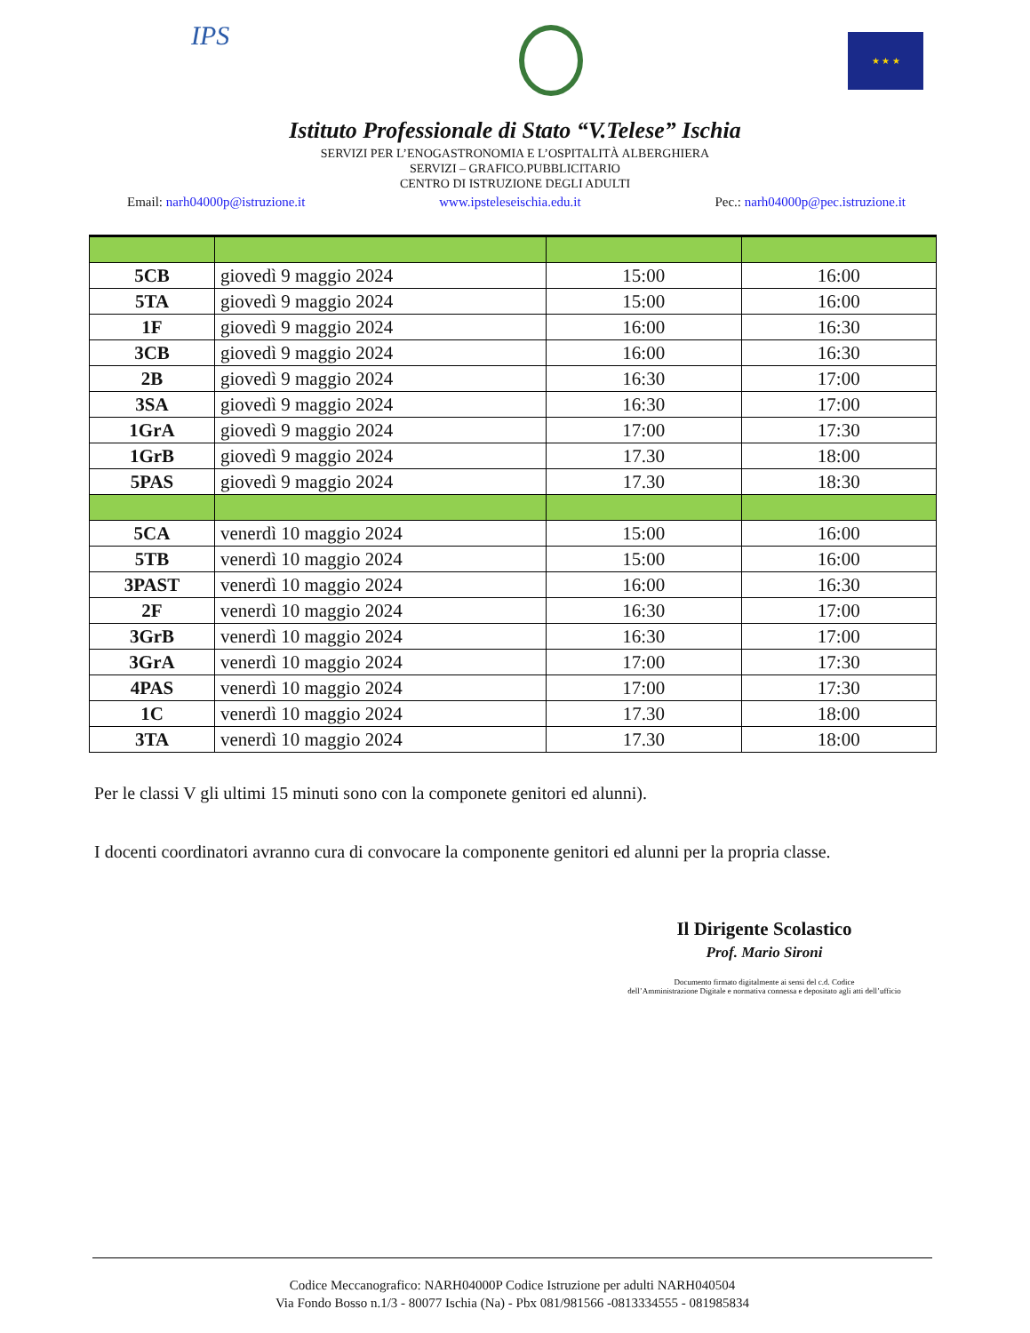IPS
★ ★ ★
Istituto Professionale di Stato “V.Telese” Ischia
SERVIZI PER L’ENOGASTRONOMIA E L’OSPITALITÀ ALBERGHIERA
SERVIZI – GRAFICO.PUBBLICITARIO
CENTRO DI ISTRUZIONE DEGLI ADULTI
Email: narh04000p@istruzione.it www.ipsteleseischia.edu.it Pec.: narh04000p@pec.istruzione.it
| 5CB | giovedì 9 maggio 2024 | 15:00 | 16:00 |
| 5TA | giovedì 9 maggio 2024 | 15:00 | 16:00 |
| 1F | giovedì 9 maggio 2024 | 16:00 | 16:30 |
| 3CB | giovedì 9 maggio 2024 | 16:00 | 16:30 |
| 2B | giovedì 9 maggio 2024 | 16:30 | 17:00 |
| 3SA | giovedì 9 maggio 2024 | 16:30 | 17:00 |
| 1GrA | giovedì 9 maggio 2024 | 17:00 | 17:30 |
| 1GrB | giovedì 9 maggio 2024 | 17.30 | 18:00 |
| 5PAS | giovedì 9 maggio 2024 | 17.30 | 18:30 |
| 5CA | venerdì 10 maggio 2024 | 15:00 | 16:00 |
| 5TB | venerdì 10 maggio 2024 | 15:00 | 16:00 |
| 3PAST | venerdì 10 maggio 2024 | 16:00 | 16:30 |
| 2F | venerdì 10 maggio 2024 | 16:30 | 17:00 |
| 3GrB | venerdì 10 maggio 2024 | 16:30 | 17:00 |
| 3GrA | venerdì 10 maggio 2024 | 17:00 | 17:30 |
| 4PAS | venerdì 10 maggio 2024 | 17:00 | 17:30 |
| 1C | venerdì 10 maggio 2024 | 17.30 | 18:00 |
| 3TA | venerdì 10 maggio 2024 | 17.30 | 18:00 |
Per le classi V gli ultimi 15 minuti sono con la componete genitori ed alunni).
I docenti coordinatori avranno cura di convocare la componente genitori ed alunni per la propria classe.
Il Dirigente Scolastico
Prof. Mario Sironi
Documento firmato digitalmente ai sensi del c.d. Codice
dell’Amministrazione Digitale e normativa connessa e depositato agli atti dell’ufficio
Codice Meccanografico: NARH04000P Codice Istruzione per adulti NARH040504
Via Fondo Bosso n.1/3 - 80077 Ischia (Na) - Pbx 081/981566 -0813334555 - 081985834